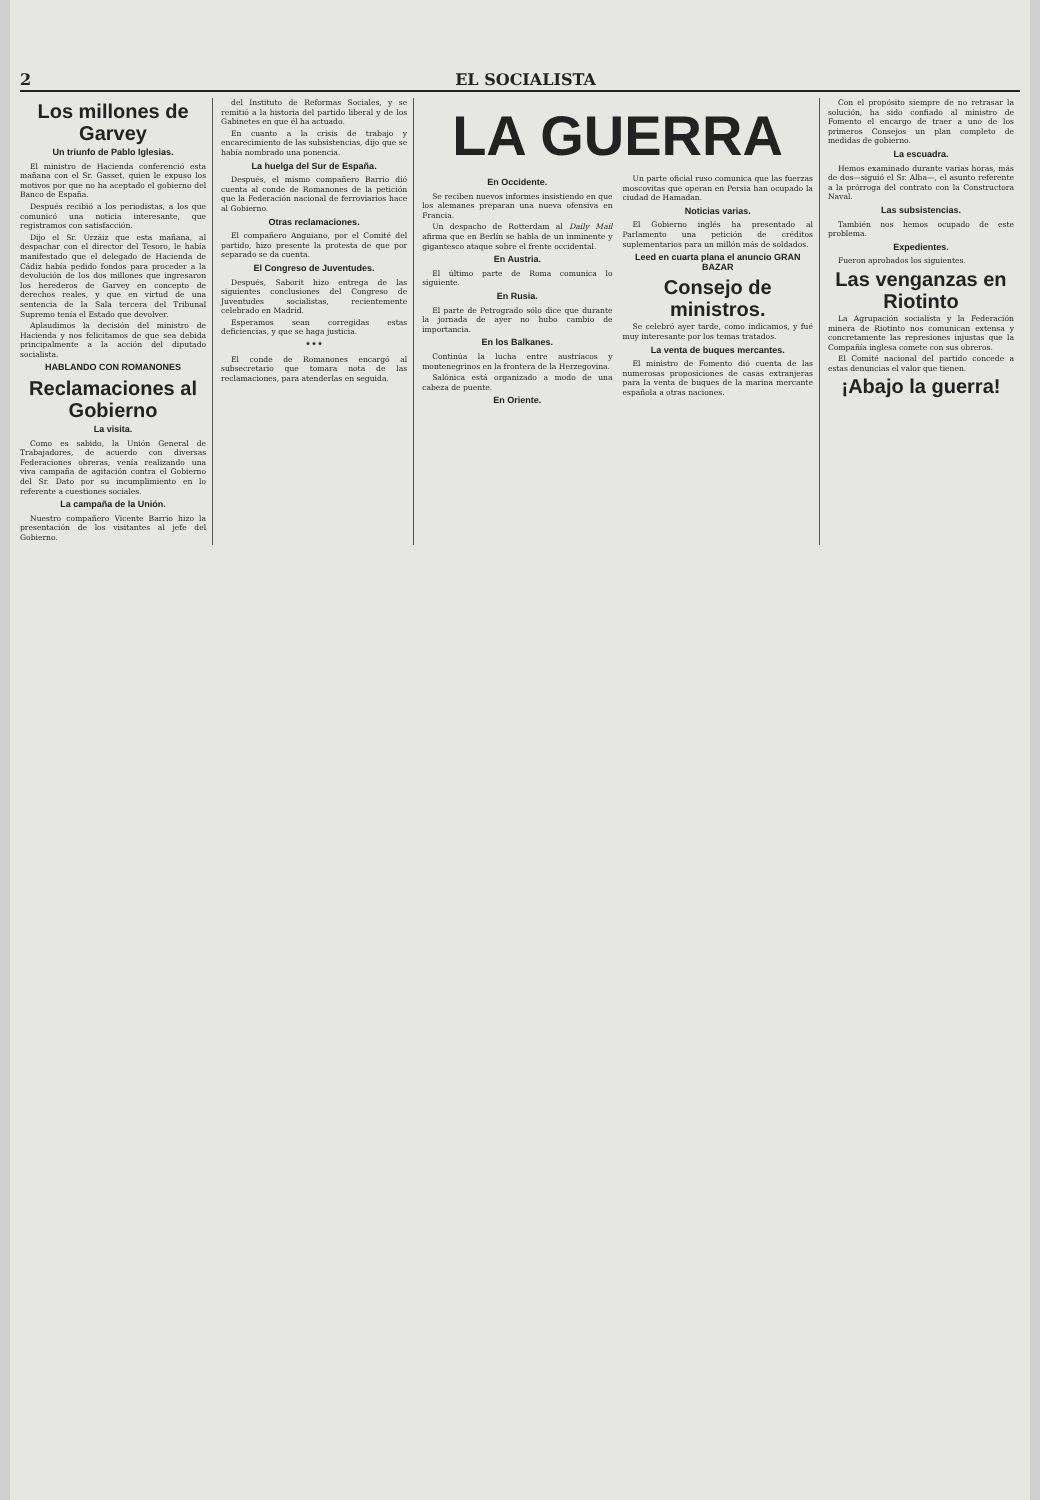2 EL SOCIALISTA
Los millones de Garvey
Un triunfo de Pablo Iglesias.
El ministro de Hacienda conferenció esta mañana con el Sr. Gasset, quien le expuso los motivos por que no ha aceptado el gobierno del Banco de España.
Después recibió a los periodistas, a los que comunicó una noticia interesante, que registramos con satisfacción.
Dijo el Sr. Urzáiz que esta mañana, al despachar con el director del Tesoro, le había manifestado que el delegado de Hacienda de Cádiz había pedido fondos para proceder a la devolución de los dos millones que ingresaron los herederos de Garvey en concepto de derechos reales, y que en virtud de una sentencia de la Sala tercera del Tribunal Supremo tenía el Estado que devolver.
Aplaudimos la decisión del ministro de Hacienda y nos felicitamos de que sea debida principalmente a la acción del diputado socialista.
HABLANDO CON ROMANONES
Reclamaciones al Gobierno
La visita.
Como es sabido, la Unión General de Trabajadores, de acuerdo con diversas Federaciones obreras, venía realizando una viva campaña de agitación contra el Gobierno del Sr. Dato por su incumplimiento en lo referente a cuestiones sociales.
La campaña de la Unión.
Nuestro compañero Vicente Barrio hizo la presentación de los visitantes al jefe del Gobierno.
del Instituto de Reformas Sociales, y se remitió a la historia del partido liberal y de los Gabinetes en que él ha actuado.
En cuanto a la crisis de trabajo y encarecimiento de las subsistencias, dijo que se había nombrado una ponencia.
La huelga del Sur de España.
Después, el mismo compañero Barrio dió cuenta al conde de Romanones de la petición que la Federación nacional de ferroviarios hace al Gobierno.
Otras reclamaciones.
El compañero Anguiano, por el Comité del partido, hizo presente la protesta de que por separado se da cuenta.
El Congreso de Juventudes.
Después, Saborit hizo entrega de las siguientes conclusiones del Congreso de Juventudes socialistas, recientemente celebrado en Madrid.
Esperamos sean corregidas estas deficiencias, y que se haga justicia.
* * *
El conde de Romanones encargó al subsecretario que tomara nota de las reclamaciones, para atenderlas en seguida.
LA GUERRA
En Occidente.
Se reciben nuevos informes insistiendo en que los alemanes preparan una nueva ofensiva en Francia.
Un despacho de Rotterdam al Daily Mail afirma que en Berlín se habla de un inminente y gigantesco ataque sobre el frente occidental.
En Austria.
El último parte de Roma comunica lo siguiente.
En Rusia.
El parte de Petrogrado sólo dice que durante la jornada de ayer no hubo cambio de importancia.
En los Balkanes.
Continúa la lucha entre austríacos y montenegrinos en la frontera de la Herzegovina.
Salónica está organizado a modo de una cabeza de puente.
En Oriente.
Un parte oficial ruso comunica que las fuerzas moscovitas que operan en Persia han ocupado la ciudad de Hamadan.
Noticias varias.
El Gobierno inglés ha presentado al Parlamento una petición de créditos suplementarios para un millón más de soldados.
Leed en cuarta plana el anuncio GRAN BAZAR
Consejo de ministros.
Se celebró ayer tarde, como indicamos, y fué muy interesante por los temas tratados.
La venta de buques mercantes.
El ministro de Fomento dió cuenta de las numerosas proposiciones de casas extranjeras para la venta de buques de la marina mercante española a otras naciones.
Con el propósito siempre de no retrasar la solución, ha sido confiado al ministro de Fomento el encargo de traer a uno de los primeros Consejos un plan completo de medidas de gobierno.
La escuadra.
Hemos examinado durante varias horas, más de dos—siguió el Sr. Alba—, el asunto referente a la prórroga del contrato con la Constructora Naval.
Las subsistencias.
También nos hemos ocupado de este problema.
Expedientes.
Fueron aprobados los siguientes.
Las venganzas en Riotinto
La Agrupación socialista y la Federación minera de Riotinto nos comunican extensa y concretamente las represiones injustas que la Compañía inglesa comete con sus obreros.
El Comité nacional del partido concede a estas denuncias el valor que tienen.
¡Abajo la guerra!